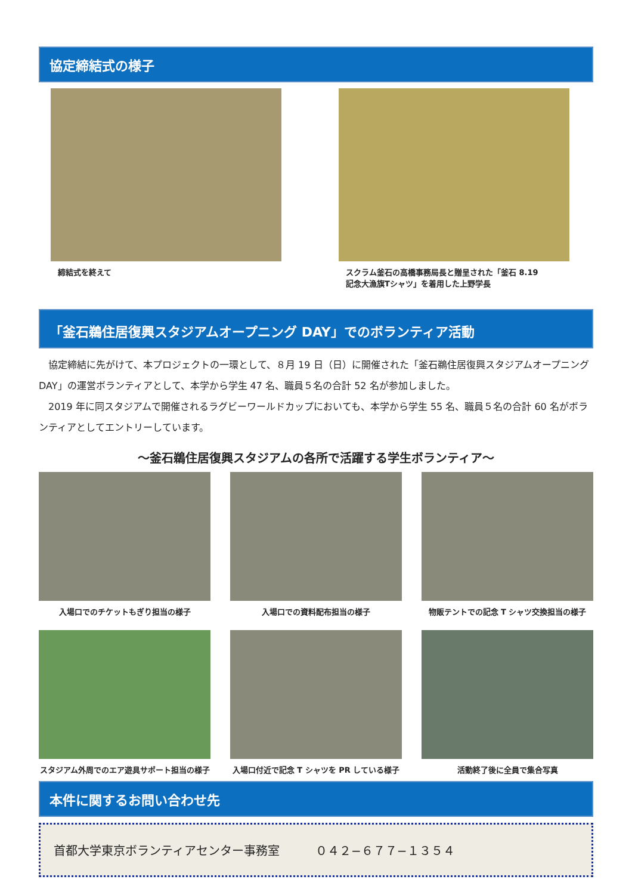協定締結式の様子
締結式を終えて スクラム釜石の高橋事務局長と贈呈された「釜石 8.19
記念大漁旗Tシャツ」を着用した上野学長
「釜石鵜住居復興スタジアムオープニング DAY」でのボランティア活動
　協定締結に先がけて、本プロジェクトの一環として、８月 19 日（日）に開催された「釜石鵜住居復興スタジアムオープニング DAY」の運営ボランティアとして、本学から学生 47 名、職員５名の合計 52 名が参加しました。
　2019 年に同スタジアムで開催されるラグビーワールドカップにおいても、本学から学生 55 名、職員５名の合計 60 名がボランティアとしてエントリーしています。
～釜石鵜住居復興スタジアムの各所で活躍する学生ボランティア～
入場口でのチケットもぎり担当の様子 入場口での資料配布担当の様子 物販テントでの記念 T シャツ交換担当の様子
スタジアム外周でのエア遊具サポート担当の様子
入場口付近で記念 T シャツを PR している様子
活動終了後に全員で集合写真
本件に関するお問い合わせ先
首都大学東京ボランティアセンター事務室　　　０４２−６７７−１３５４